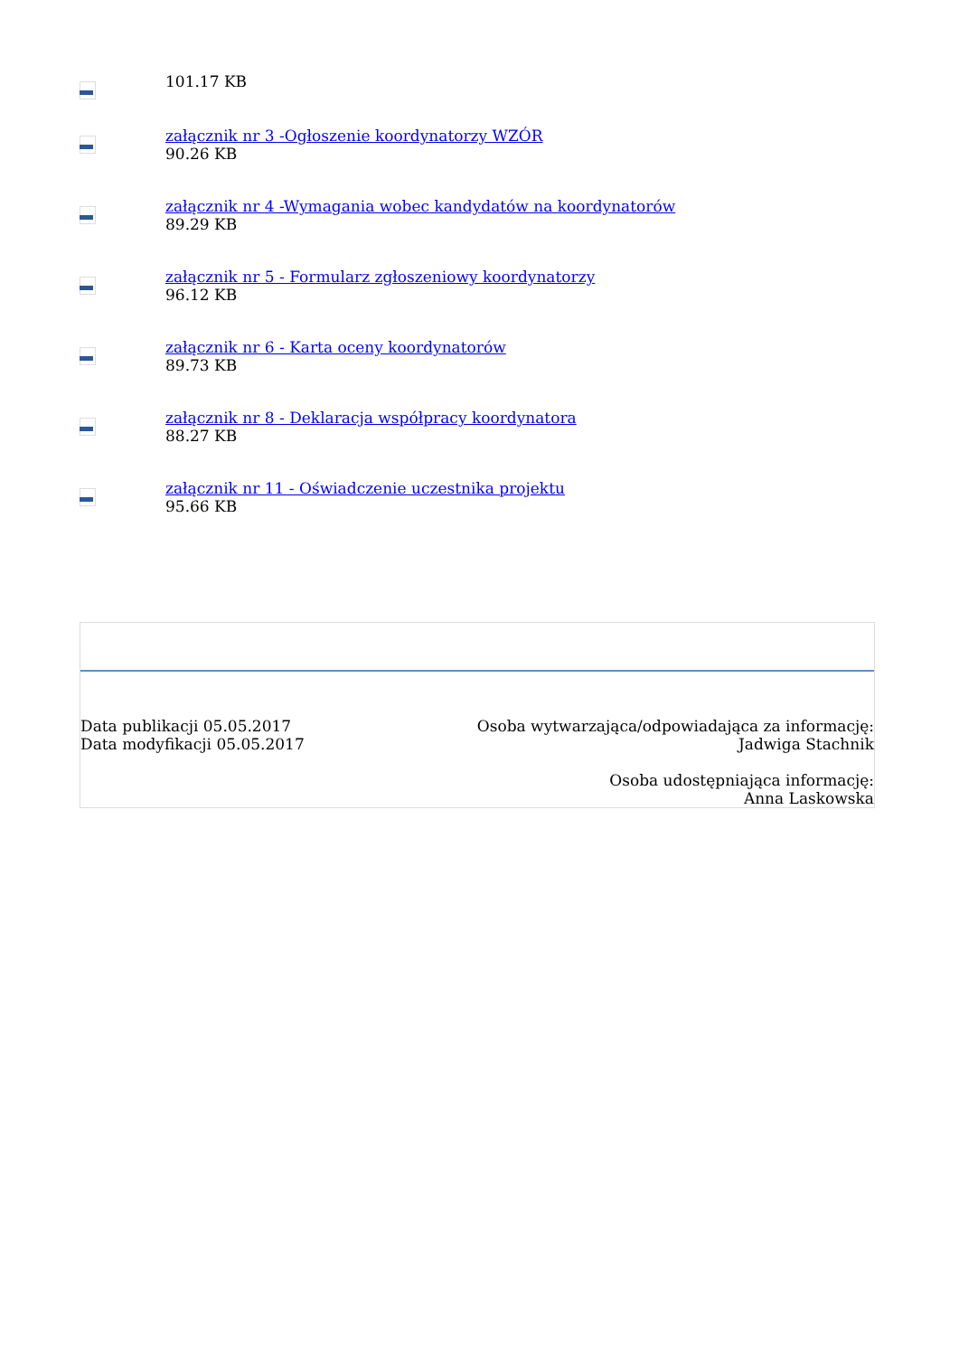101.17 KB
załącznik nr 3 -Ogłoszenie koordynatorzy WZÓR
90.26 KB
załącznik nr 4 -Wymagania wobec kandydatów na koordynatorów
89.29 KB
załącznik nr 5 - Formularz zgłoszeniowy koordynatorzy
96.12 KB
załącznik nr 6 - Karta oceny koordynatorów
89.73 KB
załącznik nr 8 - Deklaracja współpracy koordynatora
88.27 KB
załącznik nr 11 - Oświadczenie uczestnika projektu
95.66 KB
Data publikacji 05.05.2017
Data modyfikacji 05.05.2017
Osoba wytwarzająca/odpowiadająca za informację:
Jadwiga Stachnik
Osoba udostępniająca informację:
Anna Laskowska